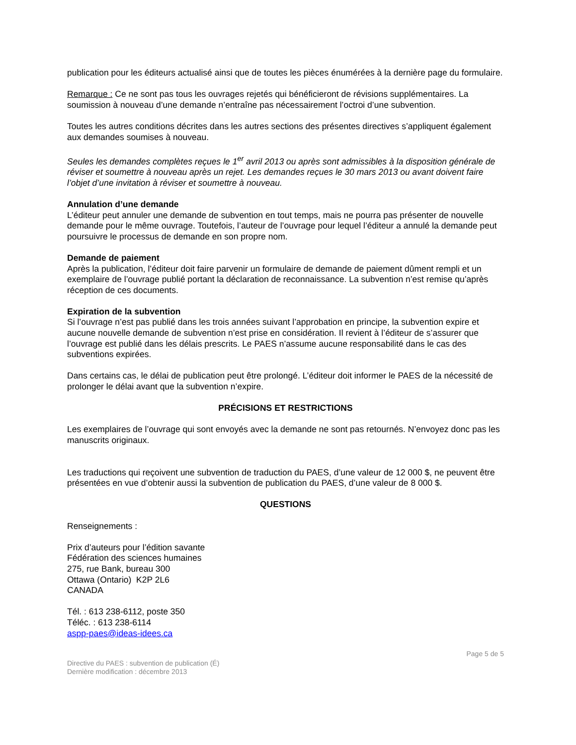publication pour les éditeurs actualisé ainsi que de toutes les pièces énumérées à la dernière page du formulaire.
Remarque : Ce ne sont pas tous les ouvrages rejetés qui bénéficieront de révisions supplémentaires. La soumission à nouveau d’une demande n’entraîne pas nécessairement l’octroi d’une subvention.
Toutes les autres conditions décrites dans les autres sections des présentes directives s’appliquent également aux demandes soumises à nouveau.
Seules les demandes complètes reçues le 1<sup>er</sup> avril 2013 ou après sont admissibles à la disposition générale de réviser et soumettre à nouveau après un rejet. Les demandes reçues le 30 mars 2013 ou avant doivent faire l’objet d’une invitation à réviser et soumettre à nouveau.
Annulation d’une demande
L’éditeur peut annuler une demande de subvention en tout temps, mais ne pourra pas présenter de nouvelle demande pour le même ouvrage. Toutefois, l’auteur de l’ouvrage pour lequel l’éditeur a annulé la demande peut poursuivre le processus de demande en son propre nom.
Demande de paiement
Après la publication, l’éditeur doit faire parvenir un formulaire de demande de paiement dûment rempli et un exemplaire de l’ouvrage publié portant la déclaration de reconnaissance. La subvention n’est remise qu’après réception de ces documents.
Expiration de la subvention
Si l’ouvrage n’est pas publié dans les trois années suivant l’approbation en principe, la subvention expire et aucune nouvelle demande de subvention n’est prise en considération. Il revient à l’éditeur de s’assurer que l’ouvrage est publié dans les délais prescrits. Le PAES n’assume aucune responsabilité dans le cas des subventions expirées.
Dans certains cas, le délai de publication peut être prolongé. L’éditeur doit informer le PAES de la nécessité de prolonger le délai avant que la subvention n’expire.
PRÉCISIONS ET RESTRICTIONS
Les exemplaires de l’ouvrage qui sont envoyés avec la demande ne sont pas retournés. N’envoyez donc pas les manuscrits originaux.
Les traductions qui reçoivent une subvention de traduction du PAES, d’une valeur de 12 000 $, ne peuvent être présentées en vue d’obtenir aussi la subvention de publication du PAES, d’une valeur de 8 000 $.
QUESTIONS
Renseignements :
Prix d’auteurs pour l’édition savante
Fédération des sciences humaines
275, rue Bank, bureau 300
Ottawa (Ontario) K2P 2L6
CANADA
Tél. : 613 238-6112, poste 350
Téléc. : 613 238-6114
aspp-paes@ideas-idees.ca
Page 5 de 5
Directive du PAES : subvention de publication (É)
Dernière modification : décembre 2013